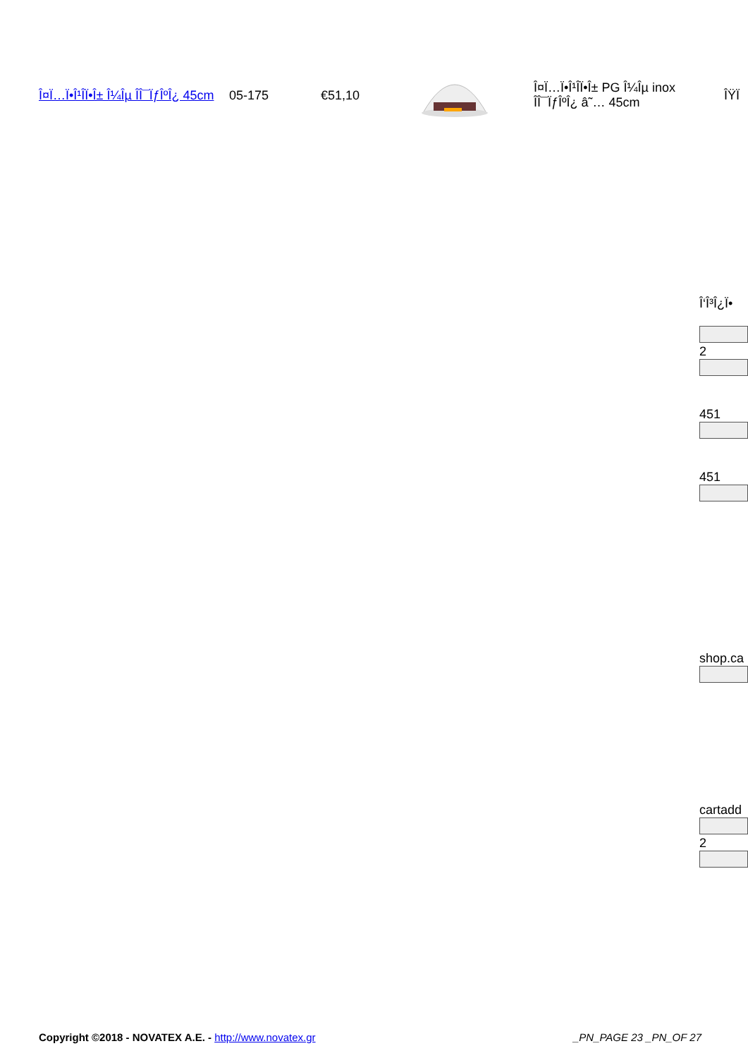| Î¤Ï…Ï•Î¹Î­Ï•Î± Î¼Îµ ÎÎ¯ÏƒÎºÎ¿ 45cm | 05-175 | €51,10 | | Î¤Ï…Ï•Î¹Î­Ï•Î± PG Î¼Îµ inox ÎÎ¯ÏƒÎºÎ¿ â˜… 45cm | ÎŸÏ |
Î‘Î³Î¿Ï•
2
451
451
shop.ca
cartadd
2
Copyright ©2018 - NOVATEX A.E. - http://www.novatex.gr _PN_PAGE 23 _PN_OF 27